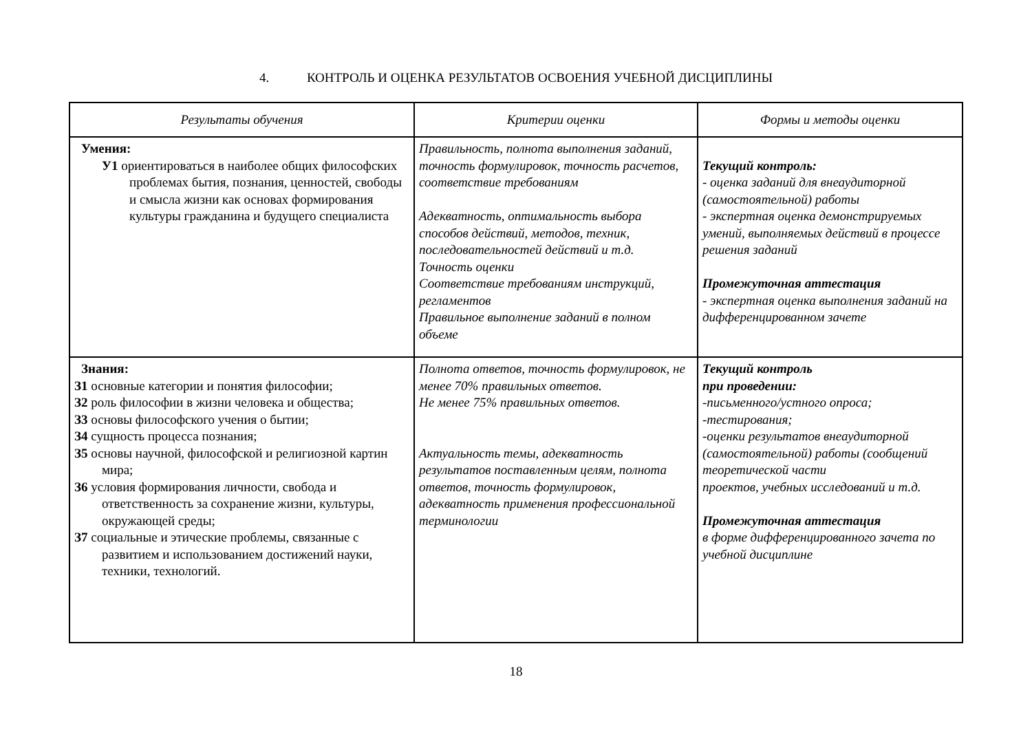4. КОНТРОЛЬ И ОЦЕНКА РЕЗУЛЬТАТОВ ОСВОЕНИЯ УЧЕБНОЙ ДИСЦИПЛИНЫ
| Результаты обучения | Критерии оценки | Формы и методы оценки |
| --- | --- | --- |
| Умения: У1 ориентироваться в наиболее общих философских проблемах бытия, познания, ценностей, свободы и смысла жизни как основах формирования культуры гражданина и будущего специалиста | Правильность, полнота выполнения заданий, точность формулировок, точность расчетов, соответствие требованиям Адекватность, оптимальность выбора способов действий, методов, техник, последовательностей действий и т.д. Точность оценки Соответствие требованиям инструкций, регламентов Правильное выполнение заданий в полном объеме | Текущий контроль: - оценка заданий для внеаудиторной (самостоятельной) работы - экспертная оценка демонстрируемых умений, выполняемых действий в процессе решения заданий Промежуточная аттестация - экспертная оценка выполнения заданий на дифференцированном зачете |
| Знания: З1 основные категории и понятия философии; З2 роль философии в жизни человека и общества; З3 основы философского учения о бытии; З4 сущность процесса познания; З5 основы научной, философской и религиозной картин мира; З6 условия формирования личности, свобода и ответственность за сохранение жизни, культуры, окружающей среды; З7 социальные и этические проблемы, связанные с развитием и использованием достижений науки, техники, технологий. | Полнота ответов, точность формулировок, не менее 70% правильных ответов. Не менее 75% правильных ответов. Актуальность темы, адекватность результатов поставленным целям, полнота ответов, точность формулировок, адекватность применения профессиональной терминологии | Текущий контроль при проведении: -письменного/устного опроса; -тестирования; -оценки результатов внеаудиторной (самостоятельной) работы (сообщений теоретической части проектов, учебных исследований и т.д. Промежуточная аттестация в форме дифференцированного зачета по учебной дисциплине |
18